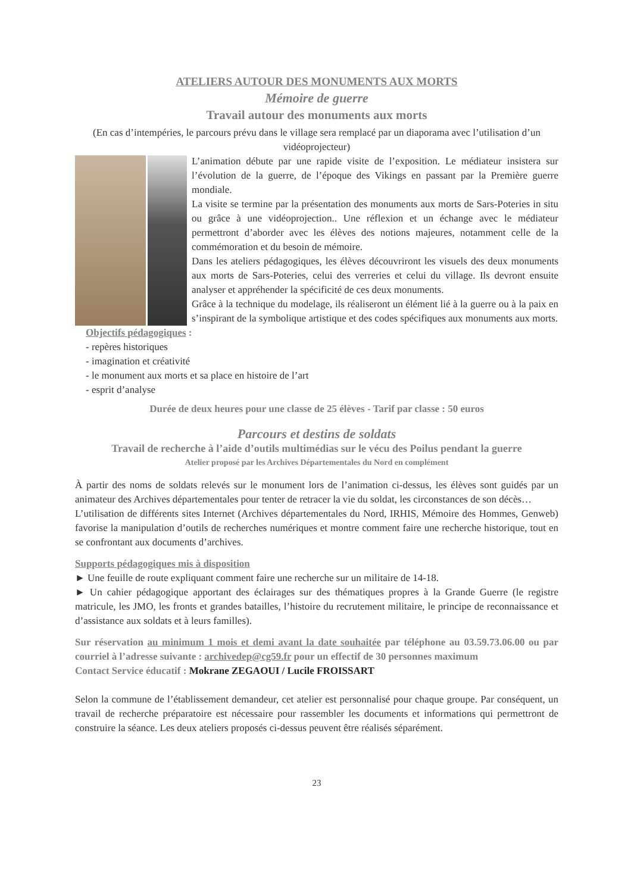ATELIERS AUTOUR DES MONUMENTS AUX MORTS
Mémoire de guerre
Travail autour des monuments aux morts
(En cas d’intempéries, le parcours prévu dans le village sera remplacé par un diaporama avec l’utilisation d’un vidéoprojecteur)
L’animation débute par une rapide visite de l’exposition. Le médiateur insistera sur l’évolution de la guerre, de l’époque des Vikings en passant par la Première guerre mondiale.
La visite se termine par la présentation des monuments aux morts de Sars-Poteries in situ ou grâce à une vidéoprojection.. Une réflexion et un échange avec le médiateur permettront d’aborder avec les élèves des notions majeures, notamment celle de la commémoration et du besoin de mémoire.
Dans les ateliers pédagogiques, les élèves découvriront les visuels des deux monuments aux morts de Sars-Poteries, celui des verreries et celui du village. Ils devront ensuite analyser et appréhender la spécificité de ces deux monuments.
Grâce à la technique du modelage, ils réaliseront un élément lié à la guerre ou à la paix en s’inspirant de la symbolique artistique et des codes spécifiques aux monuments aux morts.
Objectifs pédagogiques :
- repères historiques
- imagination et créativité
- le monument aux morts et sa place en histoire de l’art
- esprit d’analyse
Durée de deux heures pour une classe de 25 élèves - Tarif par classe : 50 euros
Parcours et destins de soldats
Travail de recherche à l’aide d’outils multimédias sur le vécu des Poilus pendant la guerre
Atelier proposé par les Archives Départementales du Nord en complément
À partir des noms de soldats relevés sur le monument lors de l’animation ci-dessus, les élèves sont guidés par un animateur des Archives départementales pour tenter de retracer la vie du soldat, les circonstances de son décès…
L’utilisation de différents sites Internet (Archives départementales du Nord, IRHIS, Mémoire des Hommes, Genweb) favorise la manipulation d’outils de recherches numériques et montre comment faire une recherche historique, tout en se confrontant aux documents d’archives.
Supports pédagogiques mis à disposition
► Une feuille de route expliquant comment faire une recherche sur un militaire de 14-18.
► Un cahier pédagogique apportant des éclairages sur des thématiques propres à la Grande Guerre (le registre matricule, les JMO, les fronts et grandes batailles, l’histoire du recrutement militaire, le principe de reconnaissance et d’assistance aux soldats et à leurs familles).
Sur réservation au minimum 1 mois et demi avant la date souhaitée par téléphone au 03.59.73.06.00 ou par courriel à l’adresse suivante : archivedep@cg59.fr pour un effectif de 30 personnes maximum
Contact Service éducatif : Mokrane ZEGAOUI / Lucile FROISSART
Selon la commune de l’établissement demandeur, cet atelier est personnalisé pour chaque groupe. Par conséquent, un travail de recherche préparatoire est nécessaire pour rassembler les documents et informations qui permettront de construire la séance. Les deux ateliers proposés ci-dessus peuvent être réalisés séparément.
23